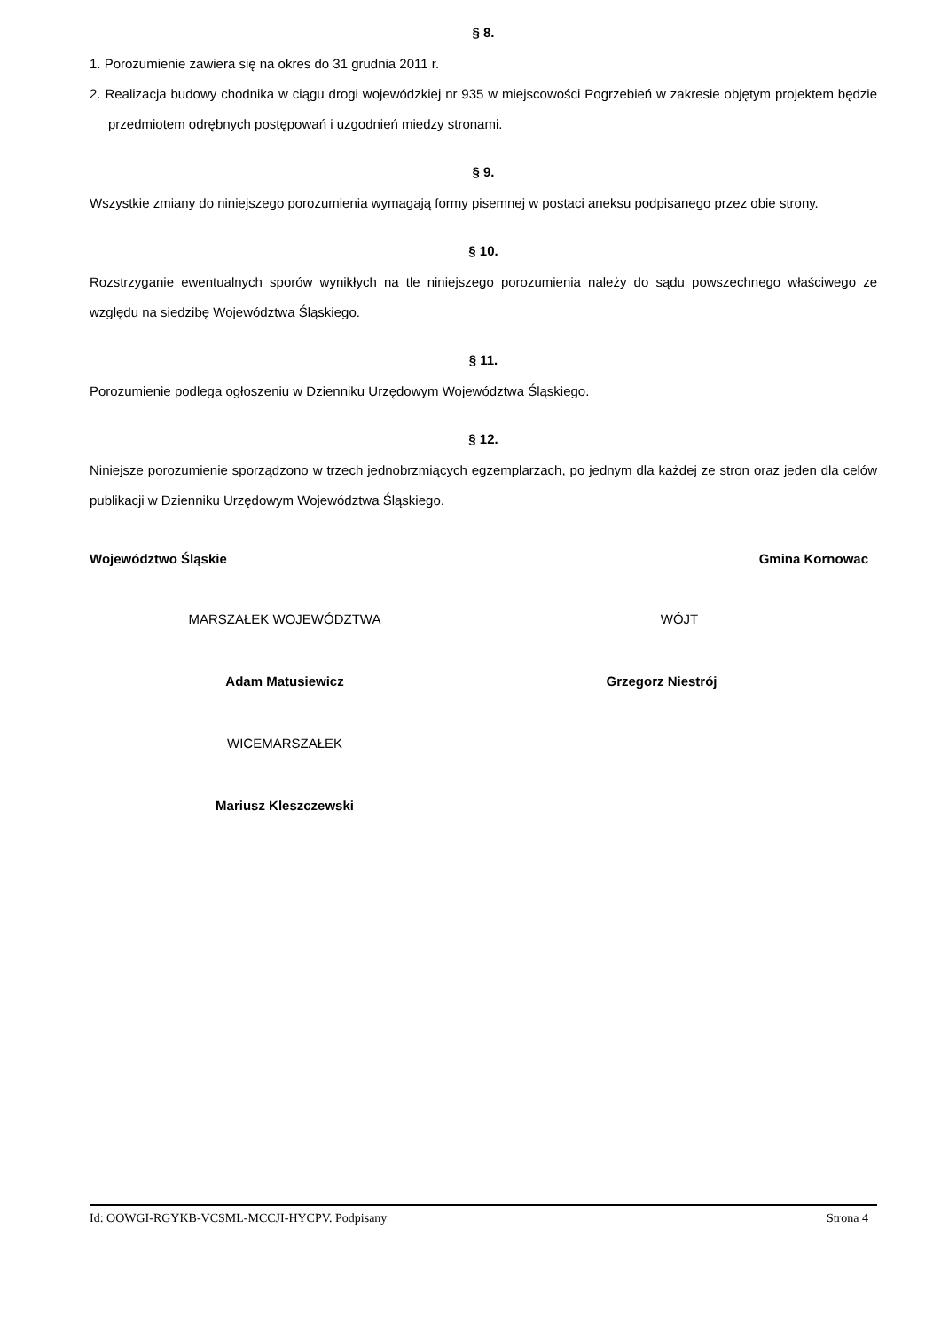§ 8.
1. Porozumienie zawiera się na okres do 31 grudnia 2011 r.
2. Realizacja budowy chodnika w ciągu drogi wojewódzkiej nr 935 w miejscowości Pogrzebień w zakresie objętym projektem będzie przedmiotem odrębnych postępowań i uzgodnień miedzy stronami.
§ 9.
Wszystkie zmiany do niniejszego porozumienia wymagają formy pisemnej w postaci aneksu podpisanego przez obie strony.
§ 10.
Rozstrzyganie ewentualnych sporów wynikłych na tle niniejszego porozumienia należy do sądu powszechnego właściwego ze względu na siedzibę Województwa Śląskiego.
§ 11.
Porozumienie podlega ogłoszeniu w Dzienniku Urzędowym Województwa Śląskiego.
§ 12.
Niniejsze porozumienie sporządzono w trzech jednobrzmiących egzemplarzach, po jednym dla każdej ze stron oraz jeden dla celów publikacji w Dzienniku Urzędowym Województwa Śląskiego.
Województwo Śląskie Gmina Kornowac
MARSZAŁEK WOJEWÓDZTWA
Adam Matusiewicz
WICEMARSZAŁEK
Mariusz Kleszczewski
WÓJT
Grzegorz Niestrój
Id: OOWGI-RGYKB-VCSML-MCCJI-HYCPV. Podpisany Strona 4